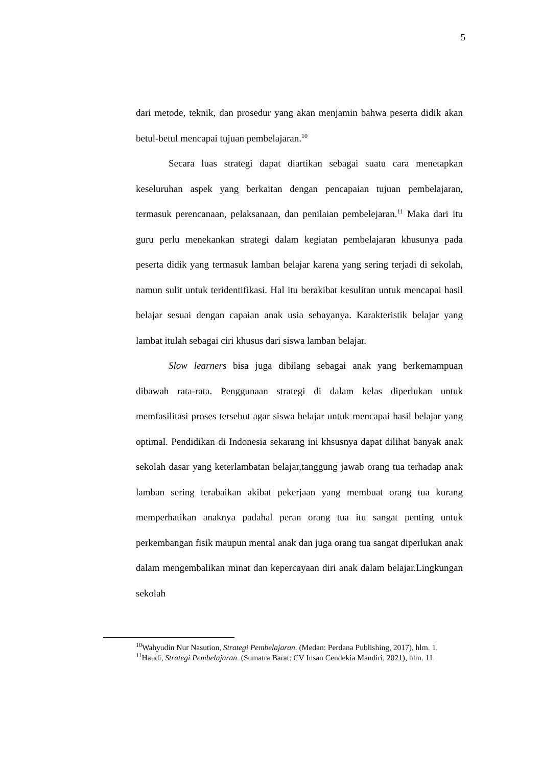5
dari metode, teknik, dan prosedur yang akan menjamin bahwa peserta didik akan betul-betul mencapai tujuan pembelajaran.<sup>10</sup>
Secara luas strategi dapat diartikan sebagai suatu cara menetapkan keseluruhan aspek yang berkaitan dengan pencapaian tujuan pembelajaran, termasuk perencanaan, pelaksanaan, dan penilaian pembelejaran.<sup>11</sup> Maka dari itu guru perlu menekankan strategi dalam kegiatan pembelajaran khusunya pada peserta didik yang termasuk lamban belajar karena yang sering terjadi di sekolah, namun sulit untuk teridentifikasi. Hal itu berakibat kesulitan untuk mencapai hasil belajar sesuai dengan capaian anak usia sebayanya. Karakteristik belajar yang lambat itulah sebagai ciri khusus dari siswa lamban belajar.
Slow learners bisa juga dibilang sebagai anak yang berkemampuan dibawah rata-rata. Penggunaan strategi di dalam kelas diperlukan untuk memfasilitasi proses tersebut agar siswa belajar untuk mencapai hasil belajar yang optimal. Pendidikan di Indonesia sekarang ini khsusnya dapat dilihat banyak anak sekolah dasar yang keterlambatan belajar,tanggung jawab orang tua terhadap anak lamban sering terabaikan akibat pekerjaan yang membuat orang tua kurang memperhatikan anaknya padahal peran orang tua itu sangat penting untuk perkembangan fisik maupun mental anak dan juga orang tua sangat diperlukan anak dalam mengembalikan minat dan kepercayaan diri anak dalam belajar.Lingkungan sekolah
<sup>10</sup> Wahyudin Nur Nasution, Strategi Pembelajaran. (Medan: Perdana Publishing, 2017), hlm. 1.
<sup>11</sup> Haudi, Strategi Pembelajaran. (Sumatra Barat: CV Insan Cendekia Mandiri, 2021), hlm. 11.